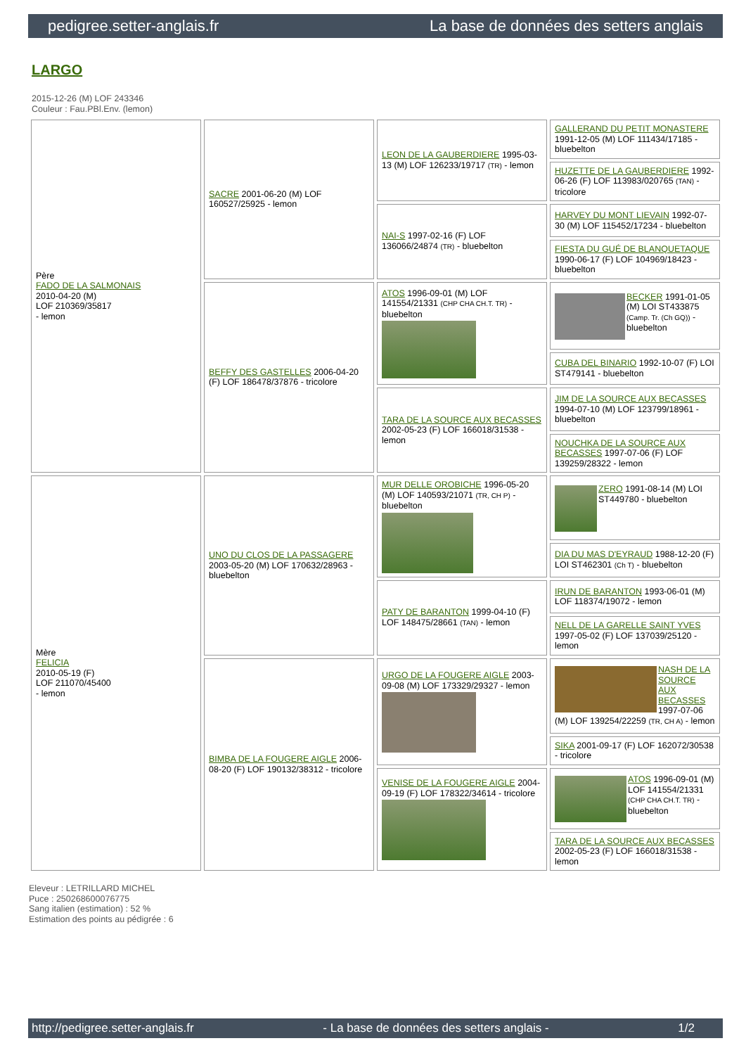pedigree.setter-anglais.fr La base de données des setters anglais
LARGO
2015-12-26 (M) LOF 243346
Couleur : Fau.PBl.Env. (lemon)
| Père FADO DE LA SALMONAIS 2010-04-20 (M) LOF 210369/35817 - lemon | SACRE 2001-06-20 (M) LOF 160527/25925 - lemon | LEON DE LA GAUBERDIERE 1995-03-13 (M) LOF 126233/19717 (TR) - lemon | GALLERAND DU PETIT MONASTERE 1991-12-05 (M) LOF 111434/17185 - bluebelton |
| | | | HUZETTE DE LA GAUBERDIERE 1992-06-26 (F) LOF 113983/020765 (TAN) - tricolore |
| | | NAI-S 1997-02-16 (F) LOF 136066/24874 (TR) - bluebelton | HARVEY DU MONT LIEVAIN 1992-07-30 (M) LOF 115452/17234 - bluebelton |
| | | | FIESTA DU GUÉ DE BLANQUETAQUE 1990-06-17 (F) LOF 104969/18423 - bluebelton |
| | BEFFY DES GASTELLES 2006-04-20 (F) LOF 186478/37876 - tricolore | ATOS 1996-09-01 (M) LOF 141554/21331 (CHP CHA CH.T. TR) - bluebelton | BECKER 1991-01-05 (M) LOI ST433875 (Camp. Tr. (Ch GQ)) - bluebelton |
| | | | CUBA DEL BINARIO 1992-10-07 (F) LOI ST479141 - bluebelton |
| | | TARA DE LA SOURCE AUX BECASSES 2002-05-23 (F) LOF 166018/31538 - lemon | JIM DE LA SOURCE AUX BECASSES 1994-07-10 (M) LOF 123799/18961 - bluebelton |
| | | | NOUCHKA DE LA SOURCE AUX BECASSES 1997-07-06 (F) LOF 139259/28322 - lemon |
| Mère FELICIA 2010-05-19 (F) LOF 211070/45400 - lemon | UNO DU CLOS DE LA PASSAGERE 2003-05-20 (M) LOF 170632/28963 - bluebelton | MUR DELLE OROBICHE 1996-05-20 (M) LOF 140593/21071 (TR, CH P) - bluebelton | ZERO 1991-08-14 (M) LOI ST449780 - bluebelton |
| | | | DIA DU MAS D'EYRAUD 1988-12-20 (F) LOI ST462301 (Ch T) - bluebelton |
| | | PATY DE BARANTON 1999-04-10 (F) LOF 148475/28661 (TAN) - lemon | IRUN DE BARANTON 1993-06-01 (M) LOF 118374/19072 - lemon |
| | | | NELL DE LA GARELLE SAINT YVES 1997-05-02 (F) LOF 137039/25120 - lemon |
| | BIMBA DE LA FOUGERE AIGLE 2006-08-20 (F) LOF 190132/38312 - tricolore | URGO DE LA FOUGERE AIGLE 2003-09-08 (M) LOF 173329/29327 - lemon | NASH DE LA SOURCE AUX BECASSES 1997-07-06 (M) LOF 139254/22259 (TR, CH A) - lemon |
| | | | SIKA 2001-09-17 (F) LOF 162072/30538 - tricolore |
| | | VENISE DE LA FOUGERE AIGLE 2004-09-19 (F) LOF 178322/34614 - tricolore | ATOS 1996-09-01 (M) LOF 141554/21331 (CHP CHA CH.T. TR) - bluebelton |
| | | | TARA DE LA SOURCE AUX BECASSES 2002-05-23 (F) LOF 166018/31538 - lemon |
Eleveur : LETRILLARD MICHEL
Puce : 250268600076775
Sang italien (estimation) : 52 %
Estimation des points au pédigrée : 6
http://pedigree.setter-anglais.fr - La base de données des setters anglais - 1/2